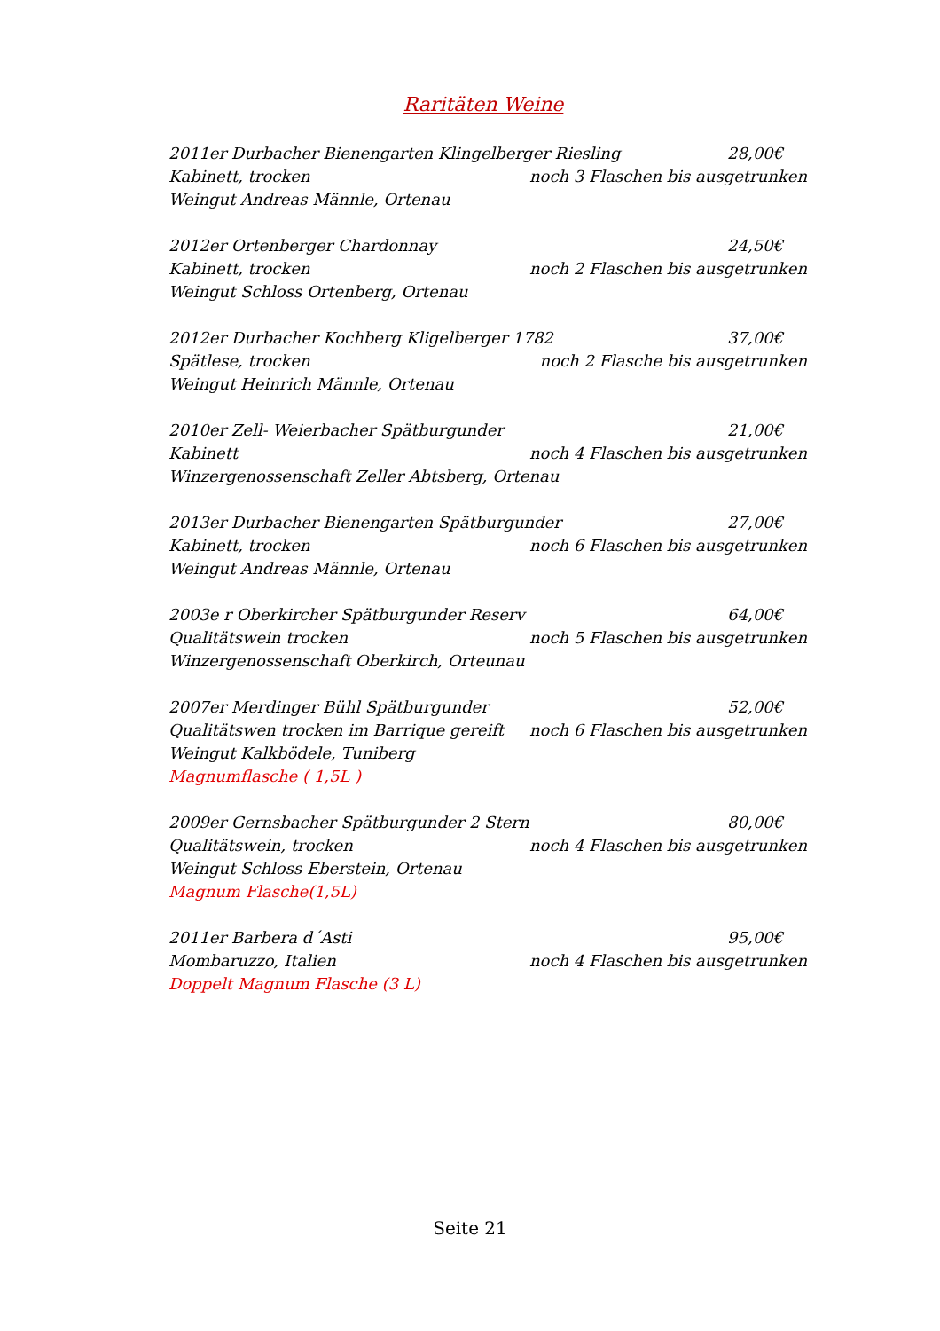Raritäten Weine
2011er Durbacher Bienengarten Klingelberger Riesling 28,00€
Kabinett, trocken noch 3 Flaschen bis ausgetrunken
Weingut Andreas Männle, Ortenau
2012er Ortenberger Chardonnay 24,50€
Kabinett, trocken noch 2 Flaschen bis ausgetrunken
Weingut Schloss Ortenberg, Ortenau
2012er Durbacher Kochberg Kligelberger 1782 37,00€
Spätlese, trocken noch 2 Flasche bis ausgetrunken
Weingut Heinrich Männle, Ortenau
2010er Zell- Weierbacher Spätburgunder 21,00€
Kabinett noch 4 Flaschen bis ausgetrunken
Winzergenossenschaft Zeller Abtsberg, Ortenau
2013er Durbacher Bienengarten Spätburgunder 27,00€
Kabinett, trocken noch 6 Flaschen bis ausgetrunken
Weingut Andreas Männle, Ortenau
2003e r Oberkircher Spätburgunder Reserv 64,00€
Qualitätswein trocken noch 5 Flaschen bis ausgetrunken
Winzergenossenschaft Oberkirch, Orteunau
2007er Merdinger Bühl Spätburgunder 52,00€
Qualitätswen trocken im Barrique gereift noch 6 Flaschen bis ausgetrunken
Weingut Kalkbödele, Tuniberg
Magnumflasche ( 1,5L )
2009er Gernsbacher Spätburgunder 2 Stern 80,00€
Qualitätswein, trocken noch 4 Flaschen bis ausgetrunken
Weingut Schloss Eberstein, Ortenau
Magnum Flasche(1,5L)
2011er Barbera d´Asti 95,00€
Mombaruzzo, Italien noch 4 Flaschen bis ausgetrunken
Doppelt Magnum Flasche (3 L)
Seite 21